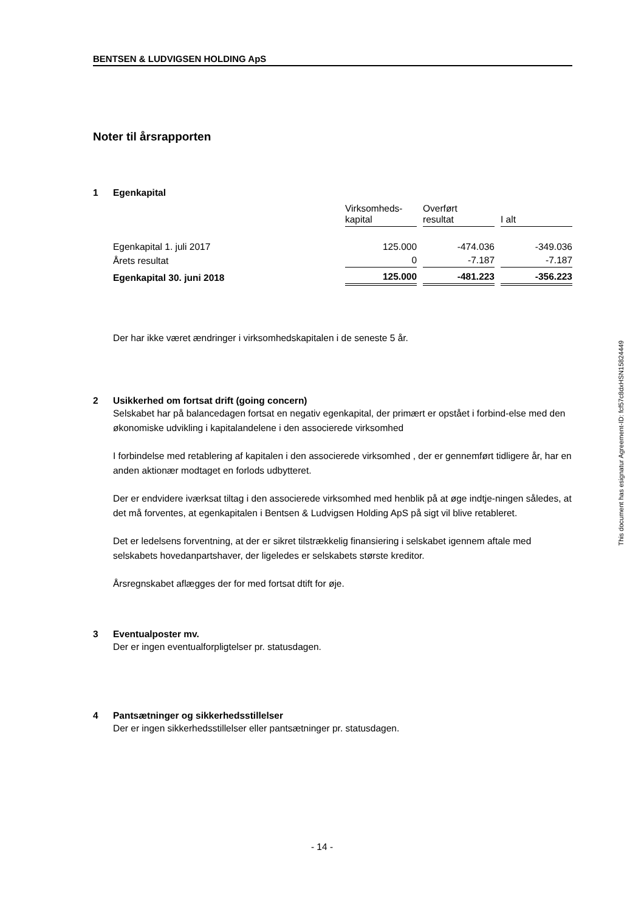BENTSEN & LUDVIGSEN HOLDING ApS
Noter til årsrapporten
1 Egenkapital
| | Virksomheds- kapital | Overført resultat | I alt |
| --- | --- | --- | --- |
| Egenkapital 1. juli 2017 | 125.000 | -474.036 | -349.036 |
| Årets resultat | 0 | -7.187 | -7.187 |
| Egenkapital 30. juni 2018 | 125.000 | -481.223 | -356.223 |
Der har ikke været ændringer i virksomhedskapitalen i de seneste 5 år.
2 Usikkerhed om fortsat drift (going concern)
Selskabet har på balancedagen fortsat en negativ egenkapital, der primært er opstået i forbind-else med den økonomiske udvikling i kapitalandelene i den associerede virksomhed
I forbindelse med retablering af kapitalen i den associerede virksomhed , der er gennemført tidligere år, har en anden aktionær modtaget en forlods udbytteret.
Der er endvidere iværksat tiltag i den associerede virksomhed med henblik på at øge indtje-ningen således, at det må forventes, at egenkapitalen i Bentsen & Ludvigsen Holding ApS på sigt vil blive retableret.
Det er ledelsens forventning, at der er sikret tilstrækkelig finansiering i selskabet igennem aftale med selskabets hovedanpartshaver, der ligeledes er selskabets største kreditor.
Årsregnskabet aflægges der for med fortsat dtift for øje.
3 Eventualposter mv.
Der er ingen eventualforpligtelser pr. statusdagen.
4 Pantsætninger og sikkerhedsstillelser
Der er ingen sikkerhedsstillelser eller pantsætninger pr. statusdagen.
This document has esignatur Agreement-ID: fcf57c8dxHSN15824449
- 14 -